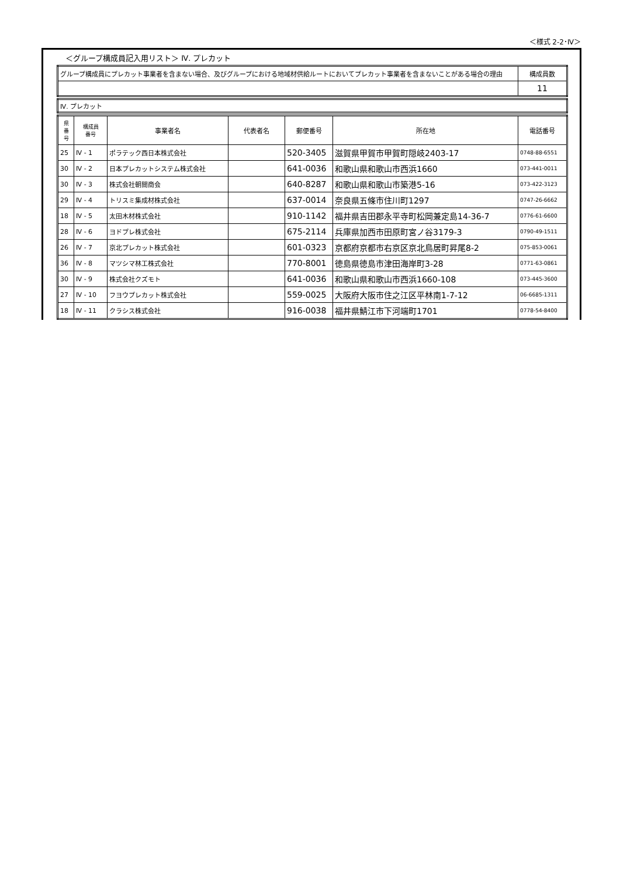＜様式 2-2･Ⅳ＞
＜グループ構成員記入用リスト＞ Ⅳ. プレカット
| グループ構成員にプレカット事業者を含まない場合、及びグループにおける地域材供給ルートにおいてプレカット事業者を含まないことがある場合の理由 | 構成員数 |
| | 11 |
| Ⅳ. プレカット |
| 県 番 号 | 構成員 番号 | 事業者名 | 代表者名 | 郵便番号 | 所在地 | 電話番号 |
| --- | --- | --- | --- | --- | --- | --- |
| 25 | Ⅳ - 1 | ポラテック西日本株式会社 | | 520-3405 | 滋賀県甲賀市甲賀町隠岐2403-17 | 0748-88-6551 |
| 30 | Ⅳ - 2 | 日本プレカットシステム株式会社 | | 641-0036 | 和歌山県和歌山市西浜1660 | 073-441-0011 |
| 30 | Ⅳ - 3 | 株式会社朝間商会 | | 640-8287 | 和歌山県和歌山市築港5-16 | 073-422-3123 |
| 29 | Ⅳ - 4 | トリスミ集成材株式会社 | | 637-0014 | 奈良県五條市住川町1297 | 0747-26-6662 |
| 18 | Ⅳ - 5 | 太田木材株式会社 | | 910-1142 | 福井県吉田郡永平寺町松岡兼定島14-36-7 | 0776-61-6600 |
| 28 | Ⅳ - 6 | ヨドプレ株式会社 | | 675-2114 | 兵庫県加西市田原町宮ノ谷3179-3 | 0790-49-1511 |
| 26 | Ⅳ - 7 | 京北プレカット株式会社 | | 601-0323 | 京都府京都市右京区京北鳥居町昇尾8-2 | 075-853-0061 |
| 36 | Ⅳ - 8 | マツシマ林工株式会社 | | 770-8001 | 徳島県徳島市津田海岸町3-28 | 0771-63-0861 |
| 30 | Ⅳ - 9 | 株式会社クズモト | | 641-0036 | 和歌山県和歌山市西浜1660-108 | 073-445-3600 |
| 27 | Ⅳ - 10 | フヨウプレカット株式会社 | | 559-0025 | 大阪府大阪市住之江区平林南1-7-12 | 06-6685-1311 |
| 18 | Ⅳ - 11 | クラシス株式会社 | | 916-0038 | 福井県鯖江市下河端町1701 | 0778-54-8400 |